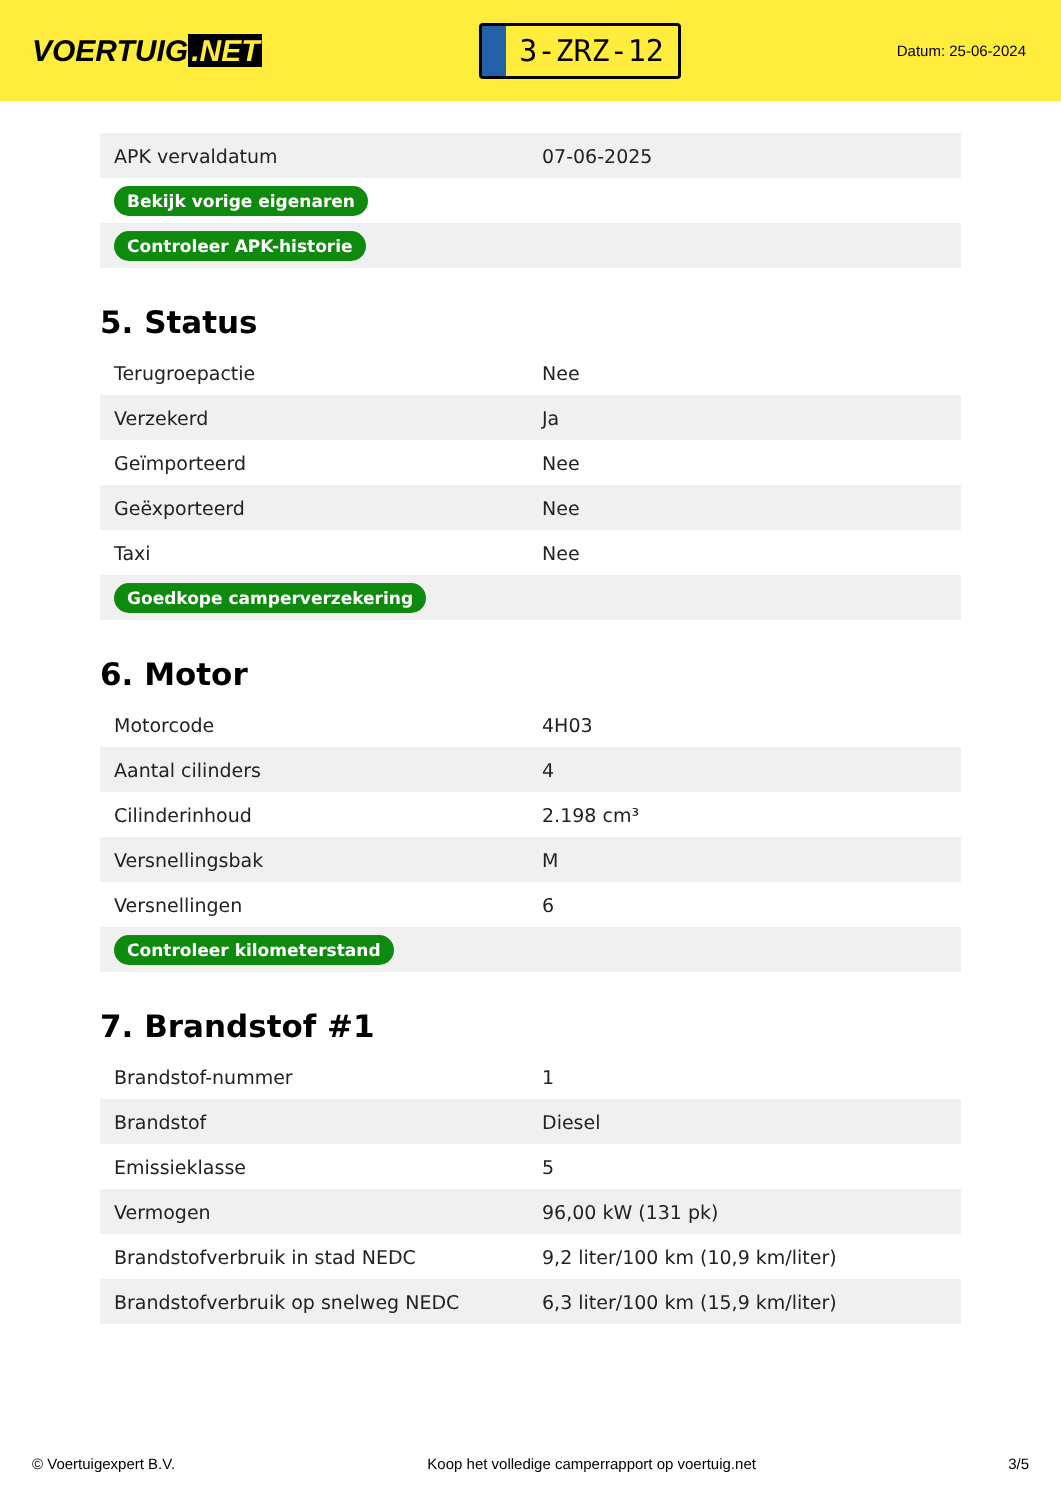VOERTUIG.NET
3-ZRZ-12
Datum: 25-06-2024
| APK vervaldatum | 07-06-2025 |
| Bekijk vorige eigenaren | |
| Controleer APK-historie | |
5. Status
| Terugroepactie | Nee |
| Verzekerd | Ja |
| Geïmporteerd | Nee |
| Geëxporteerd | Nee |
| Taxi | Nee |
| Goedkope camperverzekering | |
6. Motor
| Motorcode | 4H03 |
| Aantal cilinders | 4 |
| Cilinderinhoud | 2.198 cm³ |
| Versnellingsbak | M |
| Versnellingen | 6 |
| Controleer kilometerstand | |
7. Brandstof #1
| Brandstof-nummer | 1 |
| Brandstof | Diesel |
| Emissieklasse | 5 |
| Vermogen | 96,00 kW (131 pk) |
| Brandstofverbruik in stad NEDC | 9,2 liter/100 km (10,9 km/liter) |
| Brandstofverbruik op snelweg NEDC | 6,3 liter/100 km (15,9 km/liter) |
© Voertuigexpert B.V. Koop het volledige camperrapport op voertuig.net 3/5